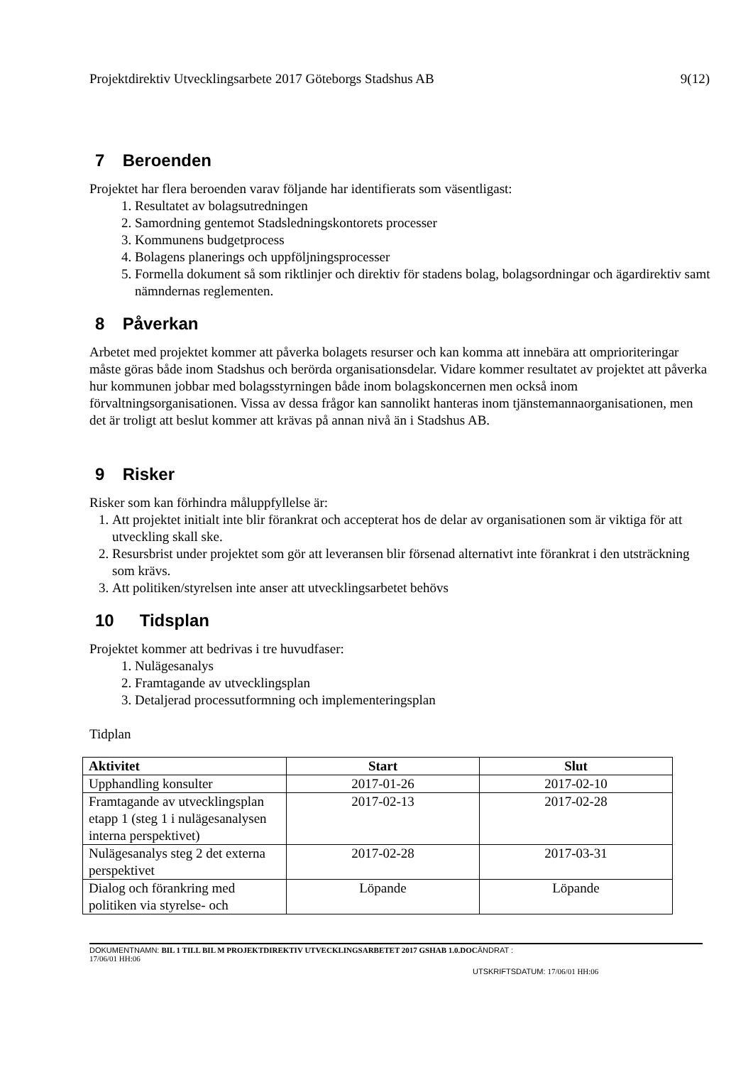Projektdirektiv Utvecklingsarbete 2017 Göteborgs Stadshus AB 9(12)
7 Beroenden
Projektet har flera beroenden varav följande har identifierats som väsentligast:
1. Resultatet av bolagsutredningen
2. Samordning gentemot Stadsledningskontorets processer
3. Kommunens budgetprocess
4. Bolagens planerings och uppföljningsprocesser
5. Formella dokument så som riktlinjer och direktiv för stadens bolag, bolagsordningar och ägardirektiv samt nämndernas reglementen.
8 Påverkan
Arbetet med projektet kommer att påverka bolagets resurser och kan komma att innebära att omprioriteringar måste göras både inom Stadshus och berörda organisationsdelar. Vidare kommer resultatet av projektet att påverka hur kommunen jobbar med bolagsstyrningen både inom bolagskoncernen men också inom förvaltningsorganisationen. Vissa av dessa frågor kan sannolikt hanteras inom tjänstemannaorganisationen, men det är troligt att beslut kommer att krävas på annan nivå än i Stadshus AB.
9 Risker
Risker som kan förhindra måluppfyllelse är:
1. Att projektet initialt inte blir förankrat och accepterat hos de delar av organisationen som är viktiga för att utveckling skall ske.
2. Resursbrist under projektet som gör att leveransen blir försenad alternativt inte förankrat i den utsträckning som krävs.
3. Att politiken/styrelsen inte anser att utvecklingsarbetet behövs
10 Tidsplan
Projektet kommer att bedrivas i tre huvudfaser:
1. Nulägesanalys
2. Framtagande av utvecklingsplan
3. Detaljerad processutformning och implementeringsplan
Tidplan
| Aktivitet | Start | Slut |
| --- | --- | --- |
| Upphandling konsulter | 2017-01-26 | 2017-02-10 |
| Framtagande av utvecklingsplan etapp 1 (steg 1 i nulägesanalysen interna perspektivet) | 2017-02-13 | 2017-02-28 |
| Nulägesanalys steg 2 det externa perspektivet | 2017-02-28 | 2017-03-31 |
| Dialog och förankring med politiken via styrelse- och | Löpande | Löpande |
DOKUMENTNAMN: BIL 1 TILL BIL M PROJEKTDIREKTIV UTVECKLINGSARBETET 2017 GSHAB 1.0.DOC ÄNDRAT :
17/06/01 HH:06
UTSKRIFTSDATUM: 17/06/01 HH:06